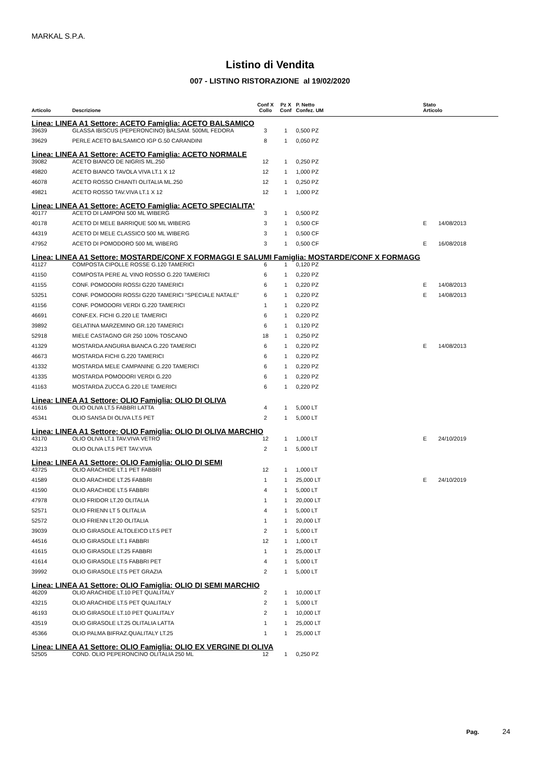MARKAL S.P.A.
Listino di Vendita
007 - LISTINO RISTORAZIONE al 19/02/2020
| | | Conf X | Pz X | P. Netto | | Stato | |
| --- | --- | --- | --- | --- | --- | --- | --- |
| Articolo | Descrizione | Collo | Conf | Confez. UM | | Articolo | |
| Linea: LINEA A1 Settore: ACETO Famiglia: ACETO BALSAMICO | | | | | | | |
| 39639 | GLASSA IBISCUS (PEPERONCINO) BALSAM. 500ML FEDORA | 3 | 1 | 0,500 PZ | | | |
| 39629 | PERLE ACETO BALSAMICO IGP G.50 CARANDINI | 8 | 1 | 0,050 PZ | | | |
| Linea: LINEA A1 Settore: ACETO Famiglia: ACETO NORMALE | | | | | | | |
| 39082 | ACETO BIANCO DE NIGRIS ML.250 | 12 | 1 | 0,250 PZ | | | |
| 49820 | ACETO BIANCO TAVOLA VIVA LT.1 X 12 | 12 | 1 | 1,000 PZ | | | |
| 46078 | ACETO ROSSO CHIANTI OLITALIA ML.250 | 12 | 1 | 0,250 PZ | | | |
| 49821 | ACETO ROSSO TAV.VIVA LT.1 X 12 | 12 | 1 | 1,000 PZ | | | |
| Linea: LINEA A1 Settore: ACETO Famiglia: ACETO SPECIALITA' | | | | | | | |
| 40177 | ACETO DI LAMPONI 500 ML WIBERG | 3 | 1 | 0,500 PZ | | | |
| 40178 | ACETO DI MELE BARRIQUE 500 ML WIBERG | 3 | 1 | 0,500 CF | | E | 14/08/2013 |
| 44319 | ACETO DI MELE CLASSICO 500 ML WIBERG | 3 | 1 | 0,500 CF | | | |
| 47952 | ACETO DI POMODORO 500 ML WIBERG | 3 | 1 | 0,500 CF | | E | 16/08/2018 |
| Linea: LINEA A1 Settore: MOSTARDE/CONF X FORMAGGI E SALUMI Famiglia: MOSTARDE/CONF X FORMAGG | | | | | | | |
| 41127 | COMPOSTA CIPOLLE ROSSE G.120 TAMERICI | 6 | 1 | 0,120 PZ | | | |
| 41150 | COMPOSTA PERE AL VINO ROSSO G.220 TAMERICI | 6 | 1 | 0,220 PZ | | | |
| 41155 | CONF. POMODORI ROSSI G220 TAMERICI | 6 | 1 | 0,220 PZ | | E | 14/08/2013 |
| 53251 | CONF. POMODORI ROSSI G220 TAMERICI "SPECIALE NATALE" | 6 | 1 | 0,220 PZ | | E | 14/08/2013 |
| 41156 | CONF. POMODORI VERDI G.220 TAMERICI | 1 | 1 | 0,220 PZ | | | |
| 46691 | CONF.EX. FICHI G.220 LE TAMERICI | 6 | 1 | 0,220 PZ | | | |
| 39892 | GELATINA MARZEMINO GR.120 TAMERICI | 6 | 1 | 0,120 PZ | | | |
| 52918 | MIELE CASTAGNO GR 250 100% TOSCANO | 18 | 1 | 0,250 PZ | | | |
| 41329 | MOSTARDA ANGURIA BIANCA G.220 TAMERICI | 6 | 1 | 0,220 PZ | | E | 14/08/2013 |
| 46673 | MOSTARDA FICHI G.220 TAMERICI | 6 | 1 | 0,220 PZ | | | |
| 41332 | MOSTARDA MELE CAMPANINE G.220 TAMERICI | 6 | 1 | 0,220 PZ | | | |
| 41335 | MOSTARDA POMODORI VERDI G.220 | 6 | 1 | 0,220 PZ | | | |
| 41163 | MOSTARDA ZUCCA G.220 LE TAMERICI | 6 | 1 | 0,220 PZ | | | |
| Linea: LINEA A1 Settore: OLIO Famiglia: OLIO DI OLIVA | | | | | | | |
| 41616 | OLIO OLIVA LT.5 FABBRI LATTA | 4 | 1 | 5,000 LT | | | |
| 45341 | OLIO SANSA DI OLIVA LT.5 PET | 2 | 1 | 5,000 LT | | | |
| Linea: LINEA A1 Settore: OLIO Famiglia: OLIO DI OLIVA MARCHIO | | | | | | | |
| 43170 | OLIO OLIVA LT.1 TAV.VIVA VETRO | 12 | 1 | 1,000 LT | | E | 24/10/2019 |
| 43213 | OLIO OLIVA LT.5 PET TAV.VIVA | 2 | 1 | 5,000 LT | | | |
| Linea: LINEA A1 Settore: OLIO Famiglia: OLIO DI SEMI | | | | | | | |
| 43725 | OLIO ARACHIDE LT.1 PET FABBRI | 12 | 1 | 1,000 LT | | | |
| 41589 | OLIO ARACHIDE LT.25 FABBRI | 1 | 1 | 25,000 LT | | E | 24/10/2019 |
| 41590 | OLIO ARACHIDE LT.5 FABBRI | 4 | 1 | 5,000 LT | | | |
| 47978 | OLIO FRIDOR LT.20 OLITALIA | 1 | 1 | 20,000 LT | | | |
| 52571 | OLIO FRIENN LT 5 OLITALIA | 4 | 1 | 5,000 LT | | | |
| 52572 | OLIO FRIENN LT.20 OLITALIA | 1 | 1 | 20,000 LT | | | |
| 39039 | OLIO GIRASOLE ALTOLEICO LT.5 PET | 2 | 1 | 5,000 LT | | | |
| 44516 | OLIO GIRASOLE LT.1 FABBRI | 12 | 1 | 1,000 LT | | | |
| 41615 | OLIO GIRASOLE LT.25 FABBRI | 1 | 1 | 25,000 LT | | | |
| 41614 | OLIO GIRASOLE LT.5 FABBRI PET | 4 | 1 | 5,000 LT | | | |
| 39992 | OLIO GIRASOLE LT.5 PET GRAZIA | 2 | 1 | 5,000 LT | | | |
| Linea: LINEA A1 Settore: OLIO Famiglia: OLIO DI SEMI MARCHIO | | | | | | | |
| 46209 | OLIO ARACHIDE LT.10 PET QUALITALY | 2 | 1 | 10,000 LT | | | |
| 43215 | OLIO ARACHIDE LT.5 PET QUALITALY | 2 | 1 | 5,000 LT | | | |
| 46193 | OLIO GIRASOLE LT.10 PET QUALITALY | 2 | 1 | 10,000 LT | | | |
| 43519 | OLIO GIRASOLE LT.25 OLITALIA LATTA | 1 | 1 | 25,000 LT | | | |
| 45366 | OLIO PALMA BIFRAZ.QUALITALY LT.25 | 1 | 1 | 25,000 LT | | | |
| Linea: LINEA A1 Settore: OLIO Famiglia: OLIO EX VERGINE DI OLIVA | | | | | | | |
| 52505 | COND. OLIO PEPERONCINO OLITALIA 250 ML | 12 | 1 | 0,250 PZ | | | |
Pag. 24